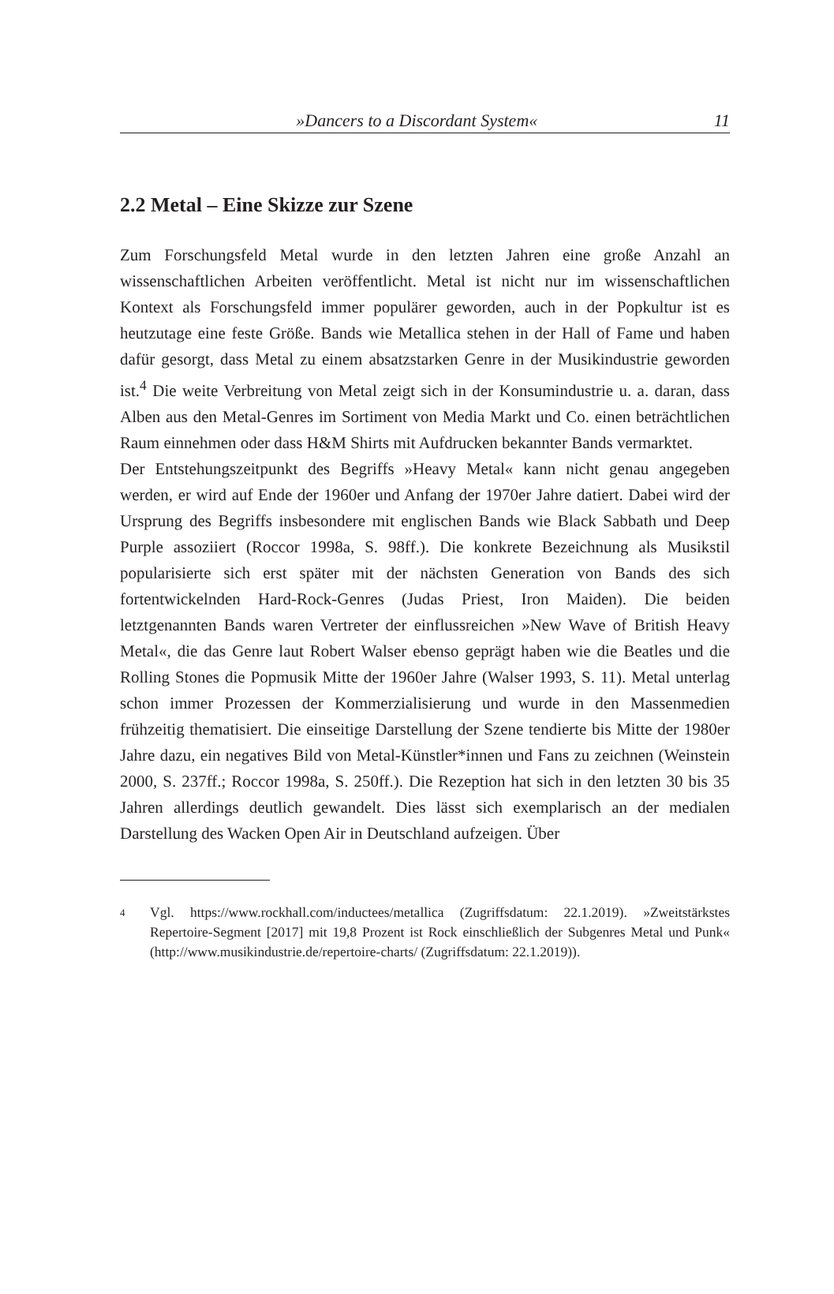»Dancers to a Discordant System« 11
2.2 Metal – Eine Skizze zur Szene
Zum Forschungsfeld Metal wurde in den letzten Jahren eine große Anzahl an wissenschaftlichen Arbeiten veröffentlicht. Metal ist nicht nur im wissenschaftlichen Kontext als Forschungsfeld immer populärer geworden, auch in der Popkultur ist es heutzutage eine feste Größe. Bands wie Metallica stehen in der Hall of Fame und haben dafür gesorgt, dass Metal zu einem absatzstarken Genre in der Musikindustrie geworden ist.<sup>4</sup> Die weite Verbreitung von Metal zeigt sich in der Konsumindustrie u. a. daran, dass Alben aus den Metal-Genres im Sortiment von Media Markt und Co. einen beträchtlichen Raum einnehmen oder dass H&M Shirts mit Aufdrucken bekannter Bands vermarktet.
Der Entstehungszeitpunkt des Begriffs »Heavy Metal« kann nicht genau angegeben werden, er wird auf Ende der 1960er und Anfang der 1970er Jahre datiert. Dabei wird der Ursprung des Begriffs insbesondere mit englischen Bands wie Black Sabbath und Deep Purple assoziiert (Roccor 1998a, S. 98ff.). Die konkrete Bezeichnung als Musikstil popularisierte sich erst später mit der nächsten Generation von Bands des sich fortentwickelnden Hard-Rock-Genres (Judas Priest, Iron Maiden). Die beiden letztgenannten Bands waren Vertreter der einflussreichen »New Wave of British Heavy Metal«, die das Genre laut Robert Walser ebenso geprägt haben wie die Beatles und die Rolling Stones die Popmusik Mitte der 1960er Jahre (Walser 1993, S. 11). Metal unterlag schon immer Prozessen der Kommerzialisierung und wurde in den Massenmedien frühzeitig thematisiert. Die einseitige Darstellung der Szene tendierte bis Mitte der 1980er Jahre dazu, ein negatives Bild von Metal-Künstler*innen und Fans zu zeichnen (Weinstein 2000, S. 237ff.; Roccor 1998a, S. 250ff.). Die Rezeption hat sich in den letzten 30 bis 35 Jahren allerdings deutlich gewandelt. Dies lässt sich exemplarisch an der medialen Darstellung des Wacken Open Air in Deutschland aufzeigen. Über
4 Vgl. https://www.rockhall.com/inductees/metallica (Zugriffsdatum: 22.1.2019). »Zweitstärkstes Repertoire-Segment [2017] mit 19,8 Prozent ist Rock einschließlich der Subgenres Metal und Punk« (http://www.musikindustrie.de/repertoire-charts/ (Zugriffsdatum: 22.1.2019)).